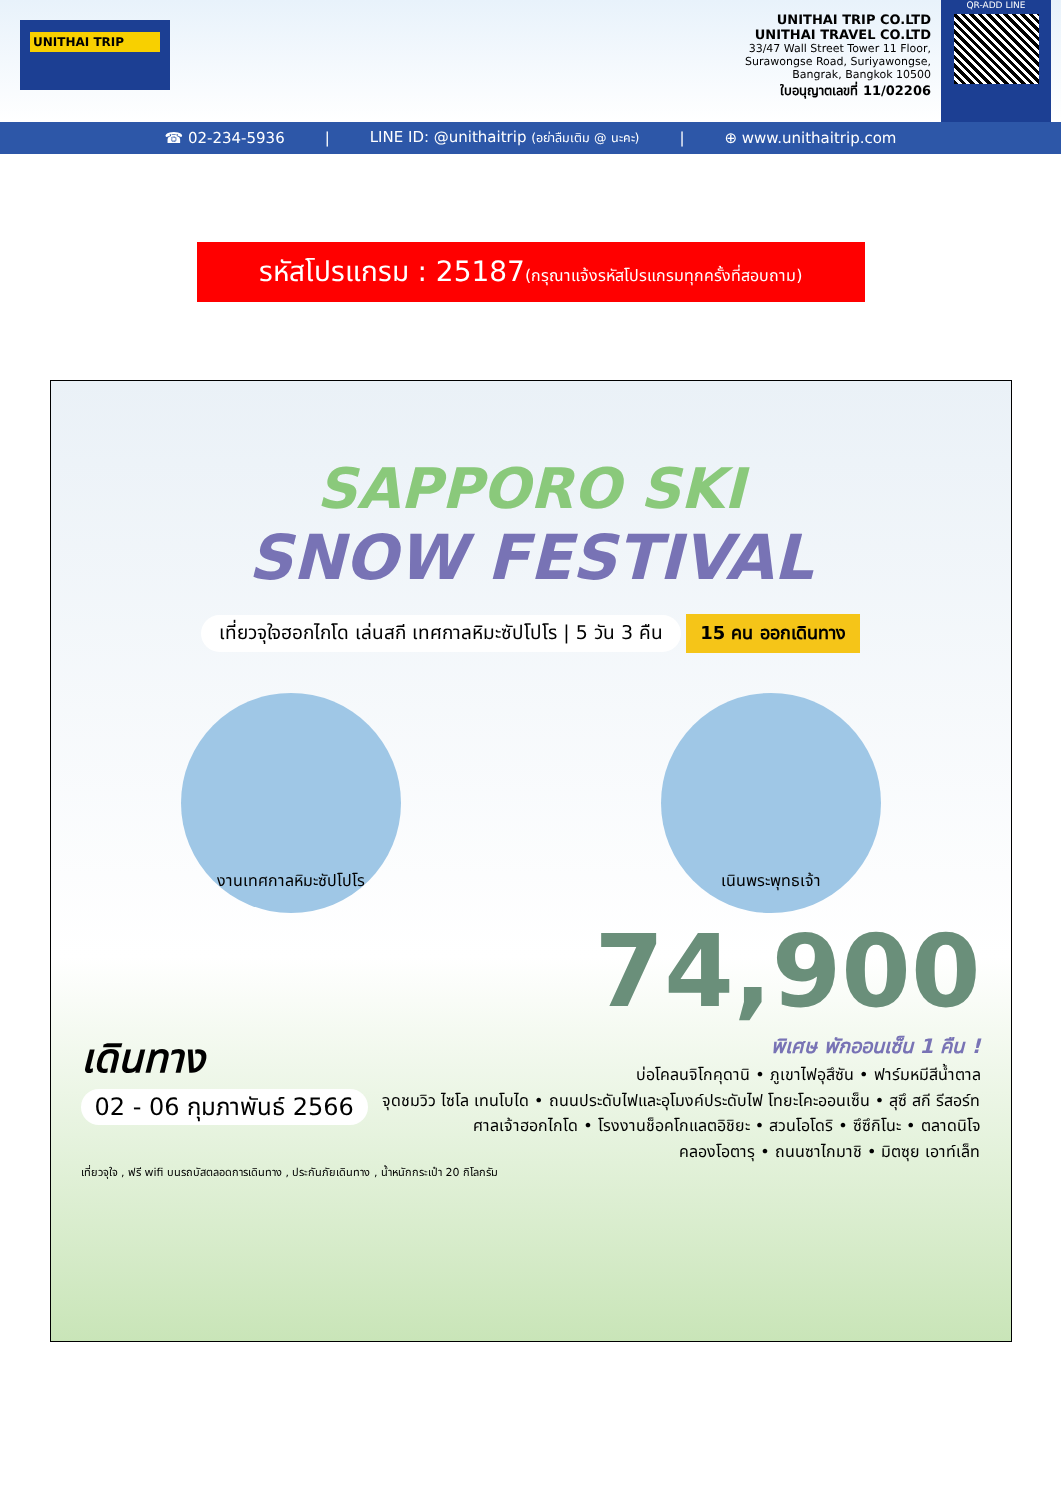UNITHAI TRIP
UNITHAI TRIP CO.LTD
UNITHAI TRAVEL CO.LTD
33/47 Wall Street Tower 11 Floor,
Surawongse Road, Suriyawongse,
Bangrak, Bangkok 10500
ใบอนุญาตเลขที่ 11/02206
QR-ADD LINE
☎ 02-234-5936 | LINE ID: @unithaitrip (อย่าลืมเติม @ นะคะ) | ⊕ www.unithaitrip.com
รหัสโปรแกรม : 25187(กรุณาแจ้งรหัสโปรแกรมทุกครั้งที่สอบถาม)
SAPPORO SKI
SNOW FESTIVAL
เที่ยวจุใจฮอกไกโด เล่นสกี เทศกาลหิมะซัปโปโร | 5 วัน 3 คืน
15 คน ออกเดินทาง
งานเทศกาลหิมะซัปโปโร เนินพระพุทธเจ้า
74,900
เดินทาง
02 - 06 กุมภาพันธ์ 2566
พิเศษ พักออนเซ็น 1 คืน !
บ่อโคลนจิโกคุดานิ • ภูเขาไฟอุสึซัน • ฟาร์มหมีสีน้ำตาล
จุดชมวิว ไซโล เทนโบได • ถนนประดับไฟและอุโมงค์ประดับไฟ โทยะโคะออนเซ็น • สุซึ สกี รีสอร์ท
ศาลเจ้าฮอกไกโด • โรงงานช็อคโกแลตอิชิยะ • สวนโอโดริ • ซึซึกิโนะ • ตลาดนิโจ
คลองโอตารุ • ถนนซาไกมาชิ • มิตซุย เอาท์เล็ท
เที่ยวจุใจ , ฟรี wifi บนรถบัสตลอดการเดินทาง , ประกันภัยเดินทาง , น้ำหนักกระเป๋า 20 กิโลกรัม